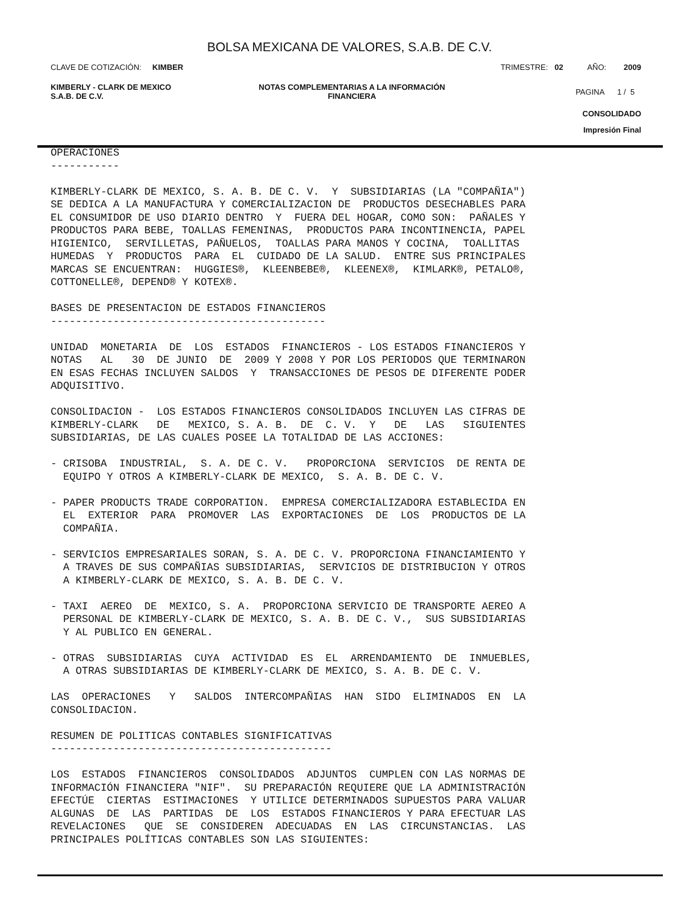BOLSA MEXICANA DE VALORES, S.A.B. DE C.V.
CLAVE DE COTIZACIÓN: KIMBER
TRIMESTRE: 02 AÑO: 2009
KIMBERLY - CLARK DE MEXICO
S.A.B. DE C.V.
NOTAS COMPLEMENTARIAS A LA INFORMACIÓN
FINANCIERA
PAGINA 1 / 5
CONSOLIDADO
Impresión Final
OPERACIONES
-----------

KIMBERLY-CLARK DE MEXICO, S. A. B. DE C. V.  Y  SUBSIDIARIAS (LA "COMPAÑIA")
SE DEDICA A LA MANUFACTURA Y COMERCIALIZACION DE  PRODUCTOS DESECHABLES PARA
EL CONSUMIDOR DE USO DIARIO DENTRO  Y  FUERA DEL HOGAR, COMO SON:  PAÑALES Y
PRODUCTOS PARA BEBE, TOALLAS FEMENINAS,  PRODUCTOS PARA INCONTINENCIA, PAPEL
HIGIENICO,  SERVILLETAS, PAÑUELOS,  TOALLAS PARA MANOS Y COCINA,  TOALLITAS
HUMEDAS  Y  PRODUCTOS  PARA  EL  CUIDADO DE LA SALUD.  ENTRE SUS PRINCIPALES
MARCAS SE ENCUENTRAN:  HUGGIES®,  KLEENBEBE®,  KLEENEX®,  KIMLARK®, PETALO®,
COTTONELLE®, DEPEND® Y KOTEX®.

BASES DE PRESENTACION DE ESTADOS FINANCIEROS
--------------------------------------------

UNIDAD  MONETARIA  DE  LOS  ESTADOS  FINANCIEROS - LOS ESTADOS FINANCIEROS Y
NOTAS   AL   30  DE JUNIO  DE  2009 Y 2008 Y POR LOS PERIODOS QUE TERMINARON
EN ESAS FECHAS INCLUYEN SALDOS  Y  TRANSACCIONES DE PESOS DE DIFERENTE PODER
ADQUISITIVO.

CONSOLIDACION -  LOS ESTADOS FINANCIEROS CONSOLIDADOS INCLUYEN LAS CIFRAS DE
KIMBERLY-CLARK   DE   MEXICO, S. A. B.  DE  C. V.  Y   DE   LAS   SIGUIENTES
SUBSIDIARIAS, DE LAS CUALES POSEE LA TOTALIDAD DE LAS ACCIONES:

- CRISOBA  INDUSTRIAL,  S. A. DE C. V.   PROPORCIONA  SERVICIOS  DE RENTA DE
  EQUIPO Y OTROS A KIMBERLY-CLARK DE MEXICO,  S. A. B. DE C. V.

- PAPER PRODUCTS TRADE CORPORATION.  EMPRESA COMERCIALIZADORA ESTABLECIDA EN
  EL  EXTERIOR  PARA  PROMOVER  LAS  EXPORTACIONES  DE  LOS  PRODUCTOS DE LA
  COMPAÑIA.

- SERVICIOS EMPRESARIALES SORAN, S. A. DE C. V. PROPORCIONA FINANCIAMIENTO Y
  A TRAVES DE SUS COMPAÑIAS SUBSIDIARIAS,  SERVICIOS DE DISTRIBUCION Y OTROS
  A KIMBERLY-CLARK DE MEXICO, S. A. B. DE C. V.

- TAXI  AEREO  DE  MEXICO, S. A.  PROPORCIONA SERVICIO DE TRANSPORTE AEREO A
  PERSONAL DE KIMBERLY-CLARK DE MEXICO, S. A. B. DE C. V.,  SUS SUBSIDIARIAS
  Y AL PUBLICO EN GENERAL.

- OTRAS  SUBSIDIARIAS  CUYA  ACTIVIDAD  ES  EL  ARRENDAMIENTO  DE  INMUEBLES,
  A OTRAS SUBSIDIARIAS DE KIMBERLY-CLARK DE MEXICO, S. A. B. DE C. V.

LAS  OPERACIONES   Y   SALDOS  INTERCOMPAÑIAS  HAN  SIDO  ELIMINADOS  EN  LA
CONSOLIDACION.

RESUMEN DE POLITICAS CONTABLES SIGNIFICATIVAS
---------------------------------------------

LOS  ESTADOS  FINANCIEROS  CONSOLIDADOS  ADJUNTOS  CUMPLEN CON LAS NORMAS DE
INFORMACIÓN FINANCIERA "NIF".  SU PREPARACIÓN REQUIERE QUE LA ADMINISTRACIÓN
EFECTÚE  CIERTAS  ESTIMACIONES  Y UTILICE DETERMINADOS SUPUESTOS PARA VALUAR
ALGUNAS  DE  LAS  PARTIDAS  DE  LOS  ESTADOS FINANCIEROS Y PARA EFECTUAR LAS
REVELACIONES   QUE  SE  CONSIDEREN  ADECUADAS  EN  LAS  CIRCUNSTANCIAS.  LAS
PRINCIPALES POLÍTICAS CONTABLES SON LAS SIGUIENTES: